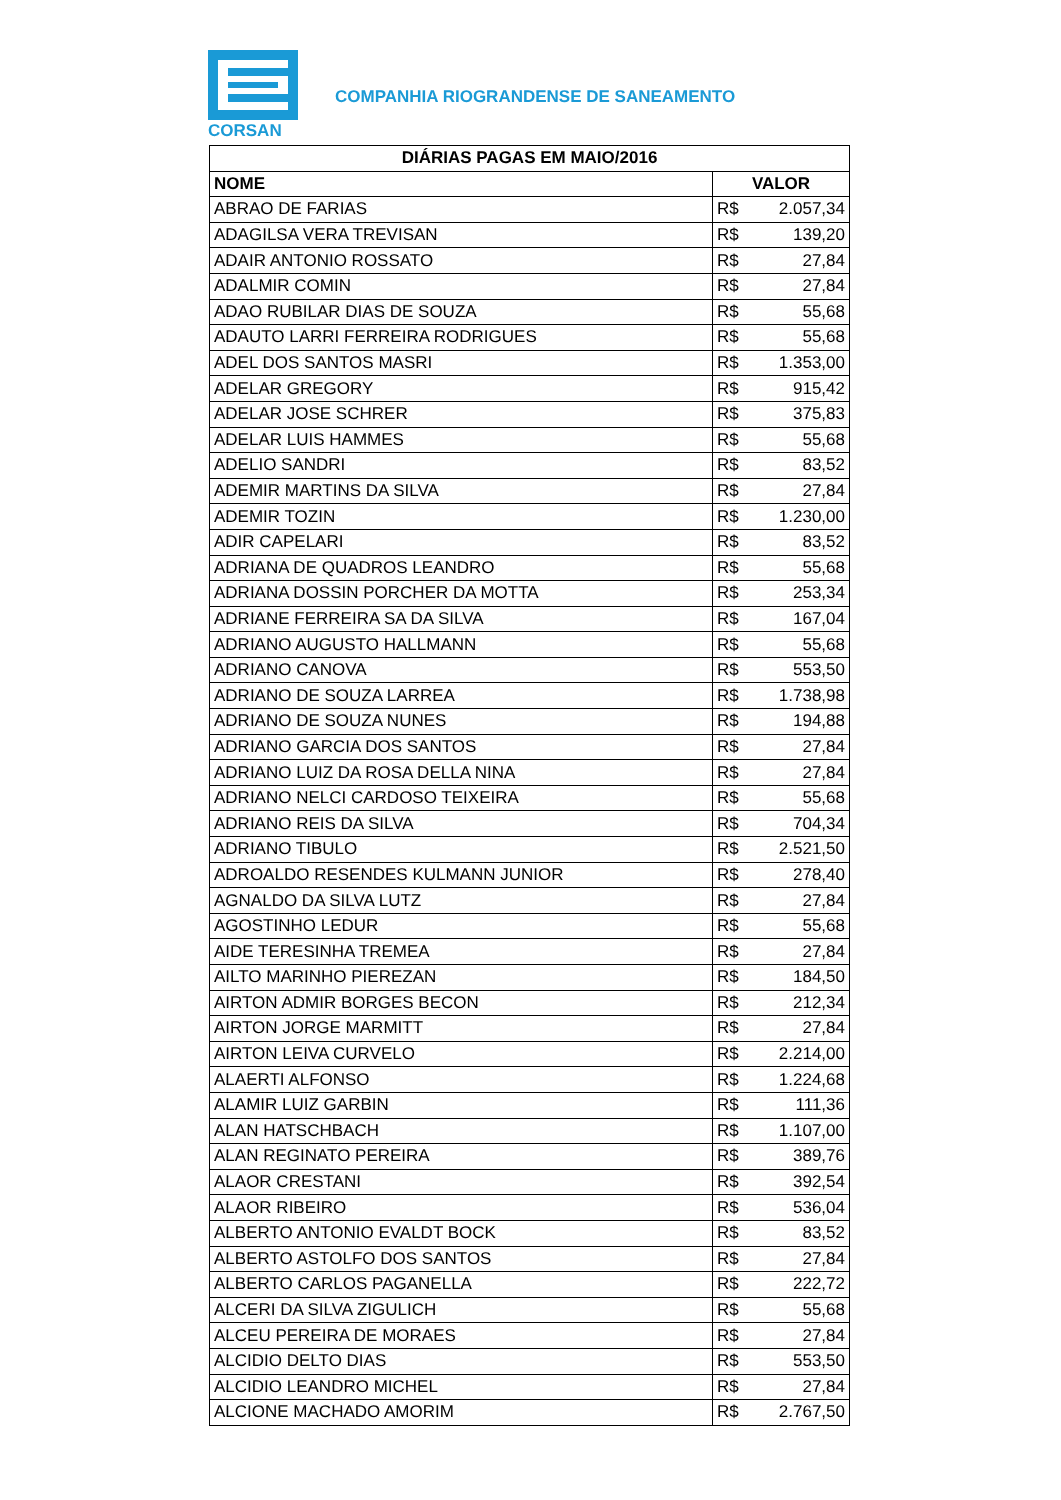CORSAN
COMPANHIA RIOGRANDENSE DE SANEAMENTO
| DIÁRIAS PAGAS EM MAIO/2016 | | |
| --- | --- | --- |
| NOME | VALOR | |
| ABRAO DE FARIAS | R$ | 2.057,34 |
| ADAGILSA VERA TREVISAN | R$ | 139,20 |
| ADAIR ANTONIO ROSSATO | R$ | 27,84 |
| ADALMIR COMIN | R$ | 27,84 |
| ADAO RUBILAR DIAS DE SOUZA | R$ | 55,68 |
| ADAUTO LARRI FERREIRA RODRIGUES | R$ | 55,68 |
| ADEL DOS SANTOS MASRI | R$ | 1.353,00 |
| ADELAR GREGORY | R$ | 915,42 |
| ADELAR JOSE SCHRER | R$ | 375,83 |
| ADELAR LUIS HAMMES | R$ | 55,68 |
| ADELIO SANDRI | R$ | 83,52 |
| ADEMIR MARTINS DA SILVA | R$ | 27,84 |
| ADEMIR TOZIN | R$ | 1.230,00 |
| ADIR CAPELARI | R$ | 83,52 |
| ADRIANA DE QUADROS LEANDRO | R$ | 55,68 |
| ADRIANA DOSSIN PORCHER DA MOTTA | R$ | 253,34 |
| ADRIANE FERREIRA SA DA SILVA | R$ | 167,04 |
| ADRIANO AUGUSTO HALLMANN | R$ | 55,68 |
| ADRIANO CANOVA | R$ | 553,50 |
| ADRIANO DE SOUZA LARREA | R$ | 1.738,98 |
| ADRIANO DE SOUZA NUNES | R$ | 194,88 |
| ADRIANO GARCIA DOS SANTOS | R$ | 27,84 |
| ADRIANO LUIZ DA ROSA DELLA NINA | R$ | 27,84 |
| ADRIANO NELCI CARDOSO TEIXEIRA | R$ | 55,68 |
| ADRIANO REIS DA SILVA | R$ | 704,34 |
| ADRIANO TIBULO | R$ | 2.521,50 |
| ADROALDO RESENDES KULMANN JUNIOR | R$ | 278,40 |
| AGNALDO DA SILVA LUTZ | R$ | 27,84 |
| AGOSTINHO LEDUR | R$ | 55,68 |
| AIDE TERESINHA TREMEA | R$ | 27,84 |
| AILTO MARINHO PIEREZAN | R$ | 184,50 |
| AIRTON ADMIR BORGES BECON | R$ | 212,34 |
| AIRTON JORGE MARMITT | R$ | 27,84 |
| AIRTON LEIVA CURVELO | R$ | 2.214,00 |
| ALAERTI ALFONSO | R$ | 1.224,68 |
| ALAMIR LUIZ GARBIN | R$ | 111,36 |
| ALAN HATSCHBACH | R$ | 1.107,00 |
| ALAN REGINATO PEREIRA | R$ | 389,76 |
| ALAOR CRESTANI | R$ | 392,54 |
| ALAOR RIBEIRO | R$ | 536,04 |
| ALBERTO ANTONIO EVALDT BOCK | R$ | 83,52 |
| ALBERTO ASTOLFO DOS SANTOS | R$ | 27,84 |
| ALBERTO CARLOS PAGANELLA | R$ | 222,72 |
| ALCERI DA SILVA ZIGULICH | R$ | 55,68 |
| ALCEU PEREIRA DE MORAES | R$ | 27,84 |
| ALCIDIO DELTO DIAS | R$ | 553,50 |
| ALCIDIO LEANDRO MICHEL | R$ | 27,84 |
| ALCIONE MACHADO AMORIM | R$ | 2.767,50 |